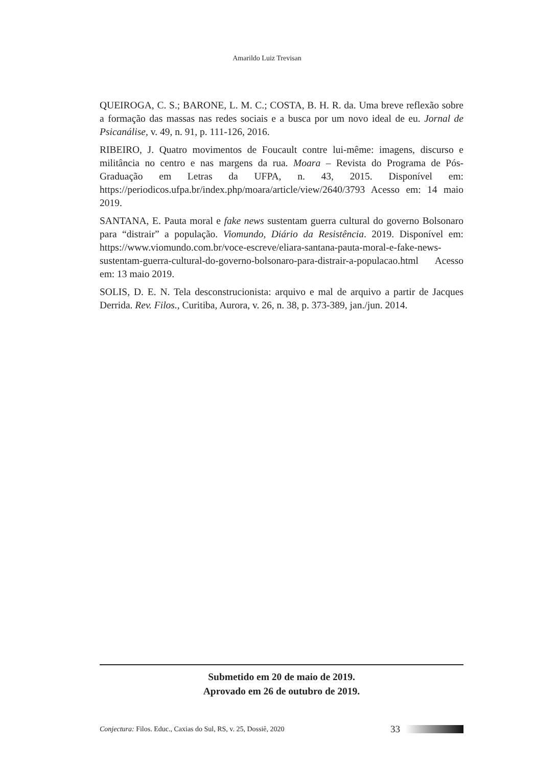Amarildo Luiz Trevisan
QUEIROGA, C. S.; BARONE, L. M. C.; COSTA, B. H. R. da. Uma breve reflexão sobre a formação das massas nas redes sociais e a busca por um novo ideal de eu. Jornal de Psicanálise, v. 49, n. 91, p. 111-126, 2016.
RIBEIRO, J. Quatro movimentos de Foucault contre lui-même: imagens, discurso e militância no centro e nas margens da rua. Moara – Revista do Programa de Pós-Graduação em Letras da UFPA, n. 43, 2015. Disponível em: https://periodicos.ufpa.br/index.php/moara/article/view/2640/3793 Acesso em: 14 maio 2019.
SANTANA, E. Pauta moral e fake news sustentam guerra cultural do governo Bolsonaro para “distrair” a população. Viomundo, Diário da Resistência. 2019. Disponível em: https://www.viomundo.com.br/voce-escreve/eliara-santana-pauta-moral-e-fake-news-sustentam-guerra-cultural-do-governo-bolsonaro-para-distrair-a-populacao.html Acesso em: 13 maio 2019.
SOLIS, D. E. N. Tela desconstrucionista: arquivo e mal de arquivo a partir de Jacques Derrida. Rev. Filos., Curitiba, Aurora, v. 26, n. 38, p. 373-389, jan./jun. 2014.
Submetido em 20 de maio de 2019.
Aprovado em 26 de outubro de 2019.
Conjectura: Filos. Educ., Caxias do Sul, RS, v. 25, Dossiê, 2020 33